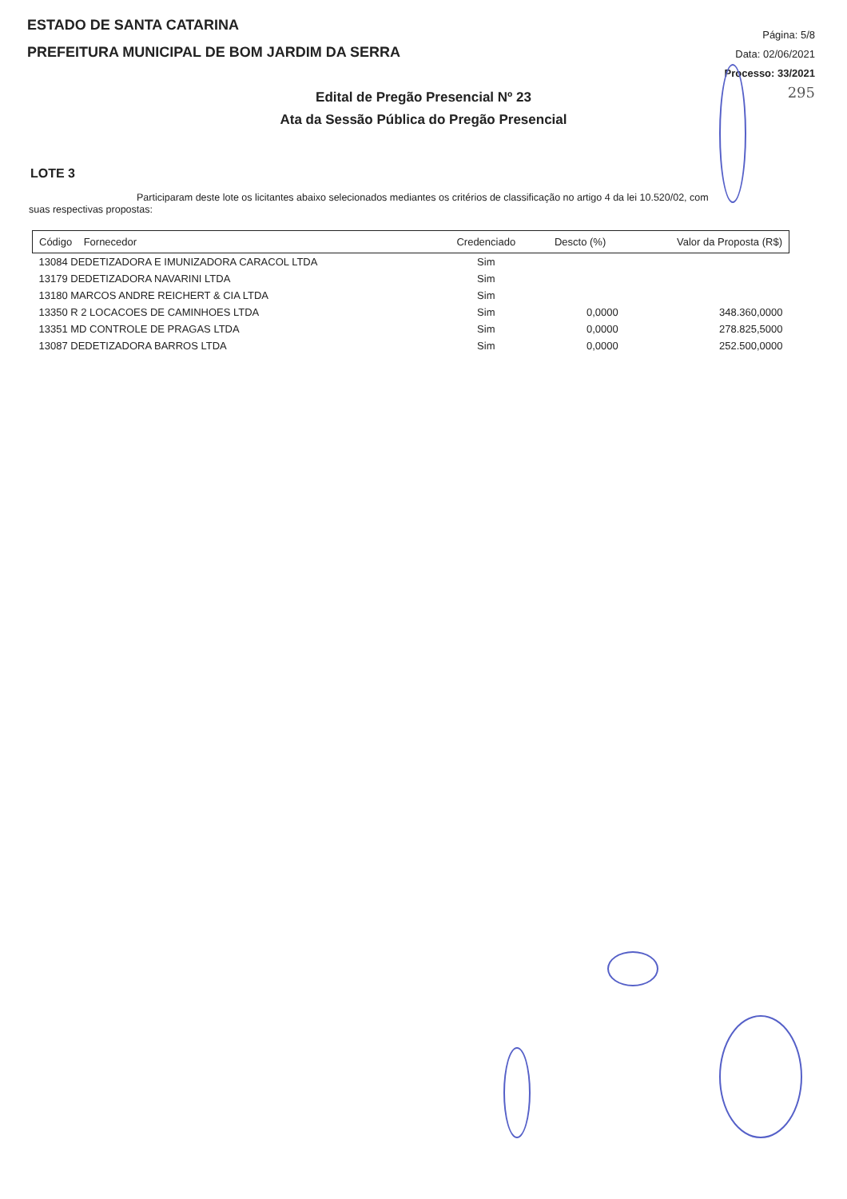ESTADO DE SANTA CATARINA
PREFEITURA MUNICIPAL DE BOM JARDIM DA SERRA
Página: 5/8
Data: 02/06/2021
Processo: 33/2021
295
Edital de Pregão Presencial Nº 23
Ata da Sessão Pública do Pregão Presencial
LOTE 3
Participaram deste lote os licitantes abaixo selecionados mediantes os critérios de classificação no artigo 4 da lei 10.520/02, com
suas respectivas propostas:
| Código Fornecedor | Credenciado | Descto (%) | Valor da Proposta (R$) |
| --- | --- | --- | --- |
| 13084 DEDETIZADORA E IMUNIZADORA CARACOL LTDA | Sim | | |
| 13179 DEDETIZADORA NAVARINI LTDA | Sim | | |
| 13180 MARCOS ANDRE REICHERT & CIA LTDA | Sim | | |
| 13350 R 2 LOCACOES DE CAMINHOES LTDA | Sim | 0,0000 | 348.360,0000 |
| 13351 MD CONTROLE DE PRAGAS LTDA | Sim | 0,0000 | 278.825,5000 |
| 13087 DEDETIZADORA BARROS LTDA | Sim | 0,0000 | 252.500,0000 |